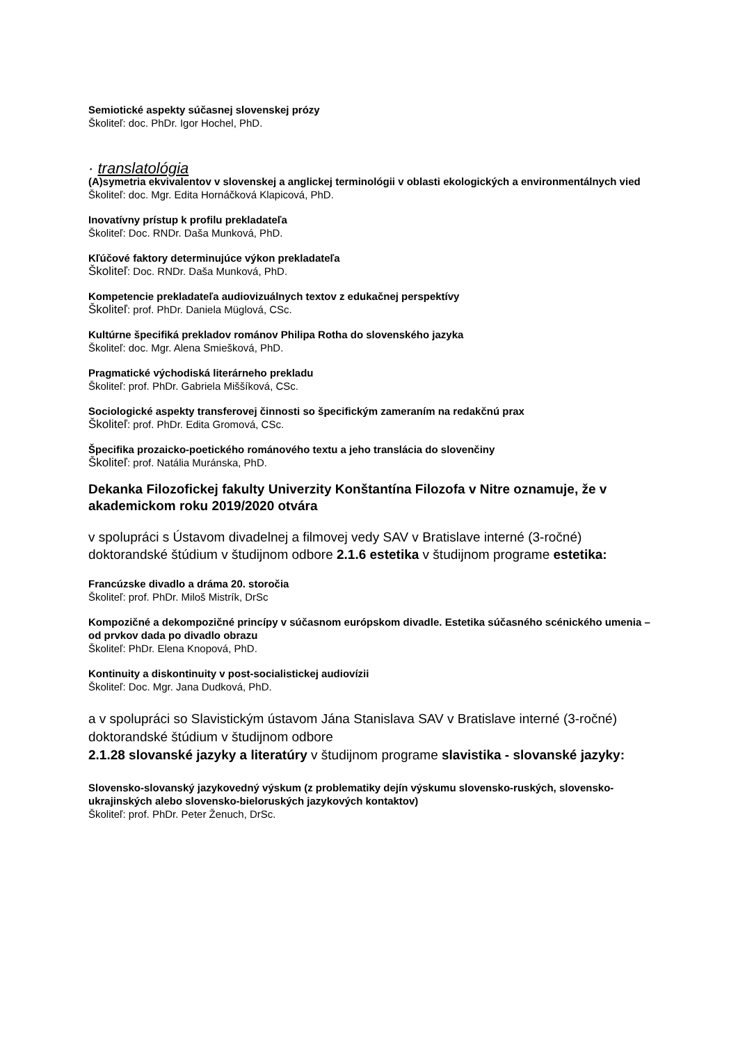Semiotické aspekty súčasnej slovenskej prózy
Školiteľ: doc. PhDr. Igor Hochel, PhD.
· translatológia
(A)symetria ekvivalentov v slovenskej a anglickej terminológii v oblasti ekologických a environmentálnych vied
Školiteľ: doc. Mgr. Edita Hornáčková Klapicová, PhD.
Inovatívny prístup k profilu prekladateľa
Školiteľ: Doc. RNDr. Daša Munková, PhD.
Kľúčové faktory determinujúce výkon prekladateľa
Školiteľ: Doc. RNDr. Daša Munková, PhD.
Kompetencie prekladateľa audiovizuálnych textov z edukačnej perspektívy
Školiteľ: prof. PhDr. Daniela Müglová, CSc.
Kultúrne špecifiká prekladov románov Philipa Rotha do slovenského jazyka
Školiteľ: doc. Mgr. Alena Smiešková, PhD.
Pragmatické východiská literárneho prekladu
Školiteľ: prof. PhDr. Gabriela Miššíková, CSc.
Sociologické aspekty transferovej činnosti so špecifickým zameraním na redakčnú prax
Školiteľ: prof. PhDr. Edita Gromová, CSc.
Špecifika prozaicko-poetického románového textu a jeho translácia do slovenčiny
Školiteľ: prof. Natália Muránska, PhD.
Dekanka Filozofickej fakulty Univerzity Konštantína Filozofa v Nitre oznamuje, že v akademickom roku 2019/2020 otvára
v spolupráci s Ústavom divadelnej a filmovej vedy SAV v Bratislave interné (3-ročné) doktorandské štúdium v študijnom odbore 2.1.6 estetika v študijnom programe estetika:
Francúzske divadlo a dráma 20. storočia
Školiteľ: prof. PhDr. Miloš Mistrík, DrSc
Kompozičné a dekompozičné princípy v súčasnom európskom divadle. Estetika súčasného scénického umenia – od prvkov dada po divadlo obrazu
Školiteľ: PhDr. Elena Knopová, PhD.
Kontinuity a diskontinuity v post-socialistickej audiovízii
Školiteľ: Doc. Mgr. Jana Dudková, PhD.
a v spolupráci so Slavistickým ústavom Jána Stanislava SAV v Bratislave interné (3-ročné) doktorandské štúdium v študijnom odbore
2.1.28 slovanské jazyky a literatúry v študijnom programe slavistika - slovanské jazyky:
Slovensko-slovanský jazykovedný výskum (z problematiky dejín výskumu slovensko-ruských, slovensko-ukrajinských alebo slovensko-bieloruských jazykových kontaktov)
Školiteľ: prof. PhDr. Peter Ženuch, DrSc.